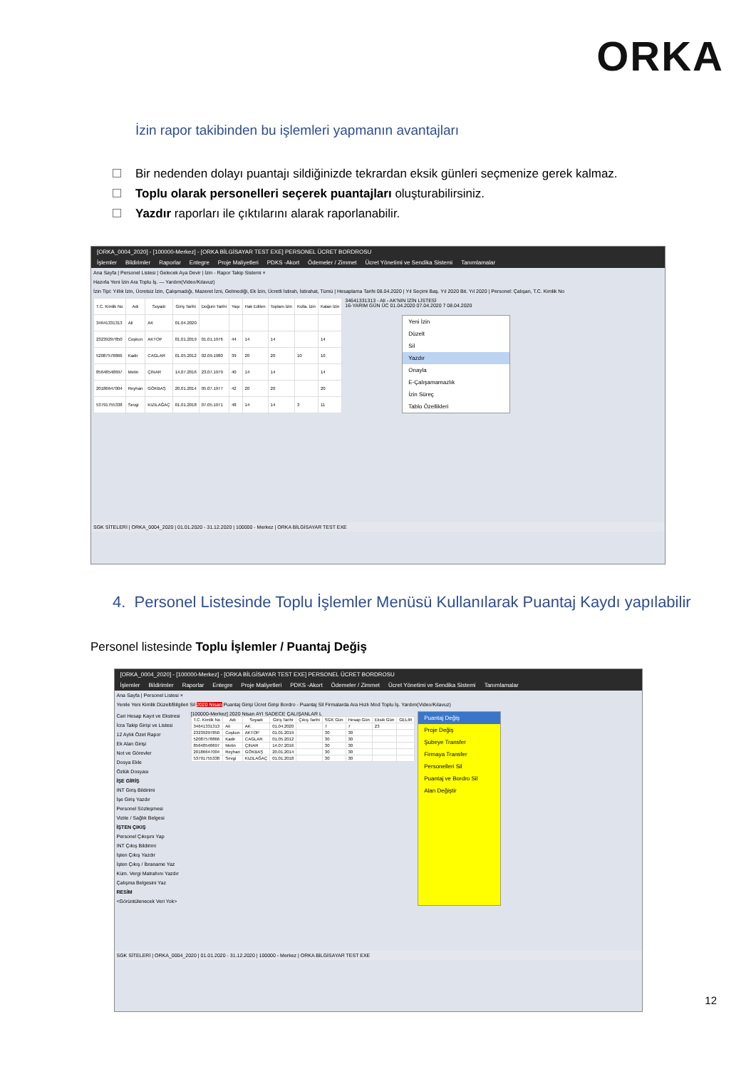ORKA
İzin rapor takibinden bu işlemleri yapmanın avantajları
Bir nedenden dolayı puantajı sildiğinizde tekrardan eksik günleri seçmenize gerek kalmaz.
Toplu olarak personelleri seçerek puantajları oluşturabilirsiniz.
Yazdır raporları ile çıktılarını alarak raporlanabilir.
[ORKA_0004_2020] - [100000-Merkez] - [ORKA BİLGİSAYAR TEST EXE] PERSONEL ÜCRET BORDROSU
İşlemler Bildirimler Raporlar Entegre Proje Maliyetleri PDKS -Akort Ödemeler / Zimmet Ücret Yönetimi ve Sendika Sistemi Tanımlamalar
Ana Sayfa | Personel Listesi | Gelecek Aya Devir | İzin - Rapor Takip Sistemi ×
Hazırla Yeni İzin Ara Toplu İş. — Yardım(Video/Kılavuz)
İzin Tipi: Yıllık İzin, Ücretsiz İzin, Çalışmadığı, Mazeret İzni, Gelmediği, Ek İzin, Ücretli İstirah, İstirahat, Tümü | Hesaplama Tarihi 08.04.2020 | Yıl Seçimi Baş. Yıl 2020 Bit. Yıl 2020 | Personel: Çalışan, T.C. Kimlik No
| T.C. Kimlik No | Adı | Soyadı | Giriş Tarihi | Doğum Tarihi | Yaşı | Hak Edilen | Toplam İzin | Kulla. İzin | Kalan İzin |
| --- | --- | --- | --- | --- | --- | --- | --- | --- | --- |
| 34641331313 | Ali | AK | 01.04.2020 | | | | | | |
| 23239297850 | Coşkun | AKTOP | 01.01.2019 | 01.01.1976 | 44 | 14 | 14 | | 14 |
| 52087578866 | Kadir | CAGLAR | 01.05.2012 | 02.09.1980 | 39 | 20 | 20 | 10 | 10 |
| 85648548697 | Metin | ÇINAR | 14.07.2016 | 23.07.1979 | 40 | 14 | 14 | | 14 |
| 20186647004 | Reyhan | GÖKBAŞ | 20.01.2014 | 05.07.1977 | 42 | 20 | 20 | | 20 |
| 53791755338 | Sevgi | KIZILAĞAÇ | 01.01.2018 | 07.05.1971 | 48 | 14 | 14 | 3 | 11 |
34641331313 - Ali - AK'NIN İZİN LİSTESİ
16-YARIM GÜN ÜC 01.04.2020 07.04.2020 7 08.04.2020
Yeni İzin
Düzelt
Sil
Yazdır
Onayla
E-Çalışamamazlık
İzin Süreç
Tablo Özellikleri
SGK SİTELERİ | ORKA_0004_2020 | 01.01.2020 - 31.12.2020 | 100000 - Merkez | ORKA BİLGİSAYAR TEST EXE
4. Personel Listesinde Toplu İşlemler Menüsü Kullanılarak Puantaj Kaydı yapılabilir
Personel listesinde Toplu İşlemler / Puantaj Değiş
[ORKA_0004_2020] - [100000-Merkez] - [ORKA BİLGİSAYAR TEST EXE] PERSONEL ÜCRET BORDROSU
İşlemler Bildirimler Raporlar Entegre Proje Maliyetleri PDKS -Akort Ödemeler / Zimmet Ücret Yönetimi ve Sendika Sistemi Tanımlamalar
Ana Sayfa | Personel Listesi ×
Yenile Yeni Kimlik Düzelt/Bilgileri Sil 2020 Nisan Puantaj Girişi Ücret Girişi Bordro - Puantaj Sil Firmalarda Ara Hızlı Mod Toplu İş. Yardım(Video/Kılavuz)
Cari Hesap Kayıt ve Ekstresi
İcra Takip Girişi ve Listesi
12 Aylık Özet Rapor
Ek Alan Girişi
Not ve Görevler
Dosya Ekle
Özlük Dosyası
İŞE GİRİŞ
INT Giriş Bildirimi
İşe Giriş Yazdır
Personel Sözleşmesi
Vizite / Sağlık Belgesi
İŞTEN ÇIKIŞ
Personel Çıkışını Yap
INT Çıkış Bildirimi
İşten Çıkış Yazdır
İşten Çıkış / İbraname Yaz
Küm. Vergi Matrahını Yazdır
Çalışma Belgesini Yaz
RESİM
<Görüntülenecek Veri Yok>
[100000-Merkez] 2020 Nisan AYI SADECE ÇALIŞANLAR L
| T.C. Kimlik No | Adı | Soyadı | Giriş Tarihi | Çıkış Tarihi | SGK Gün | Hesap Gün | Eksik Gün | GELİR |
| --- | --- | --- | --- | --- | --- | --- | --- | --- |
| 34641331313 | Ali | AK | 01.04.2020 | | 7 | 7 | 23 | |
| 23239297850 | Coşkun | AKTOP | 01.01.2019 | | 30 | 30 | | |
| 52087578866 | Kadir | CAGLAR | 01.05.2012 | | 30 | 30 | | |
| 85648548697 | Metin | ÇINAR | 14.07.2016 | | 30 | 30 | | |
| 20186647004 | Reyhan | GÖKBAŞ | 20.01.2014 | | 30 | 30 | | |
| 53791755338 | Sevgi | KIZILAĞAÇ | 01.01.2018 | | 30 | 30 | | |
Puantaj Değiş
Proje Değiş
Şubeye Transfer
Firmaya Transfer
Personelleri Sil
Puantaj ve Bordro Sil
Alan Değiştir
SGK SİTELERİ | ORKA_0004_2020 | 01.01.2020 - 31.12.2020 | 100000 - Merkez | ORKA BİLGİSAYAR TEST EXE
12